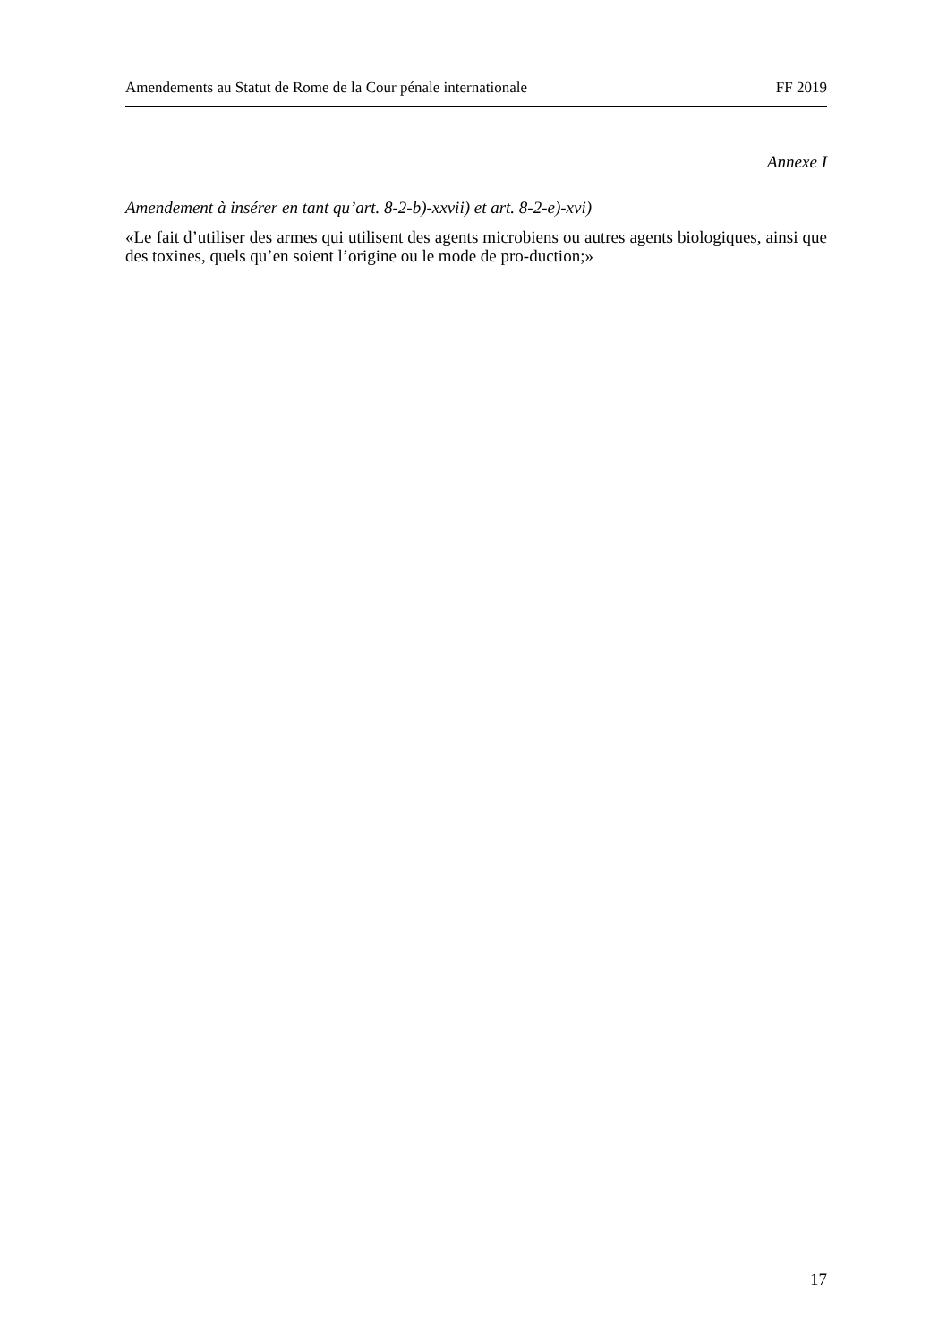Amendements au Statut de Rome de la Cour pénale internationale FF 2019
Annexe I
Amendement à insérer en tant qu’art. 8-2-b)-xxvii) et art. 8-2-e)-xvi)
«Le fait d’utiliser des armes qui utilisent des agents microbiens ou autres agents biologiques, ainsi que des toxines, quels qu’en soient l’origine ou le mode de pro-duction;»
17